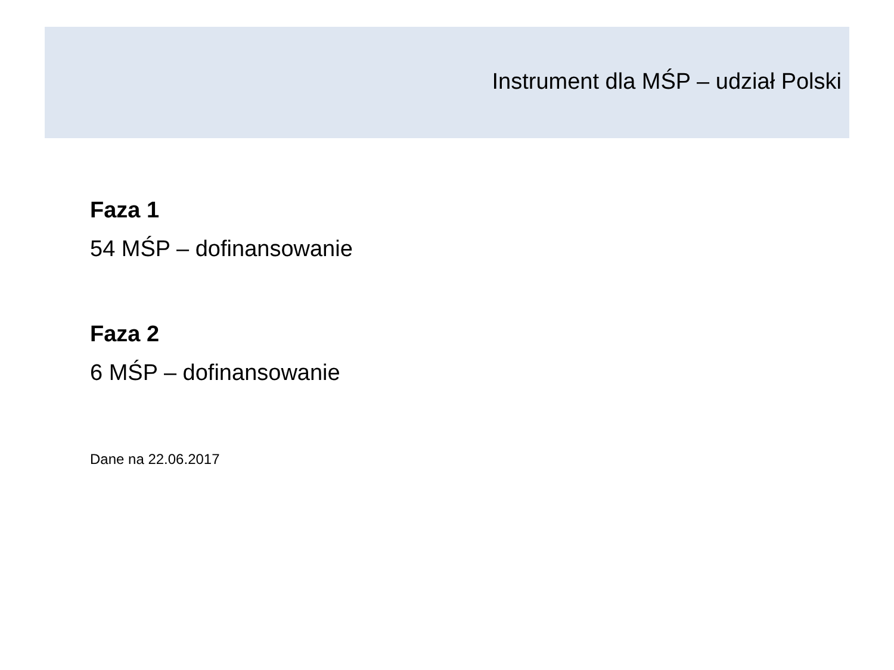Instrument dla MŚP – udział Polski
Faza 1
54 MŚP – dofinansowanie
Faza 2
6 MŚP – dofinansowanie
Dane na 22.06.2017